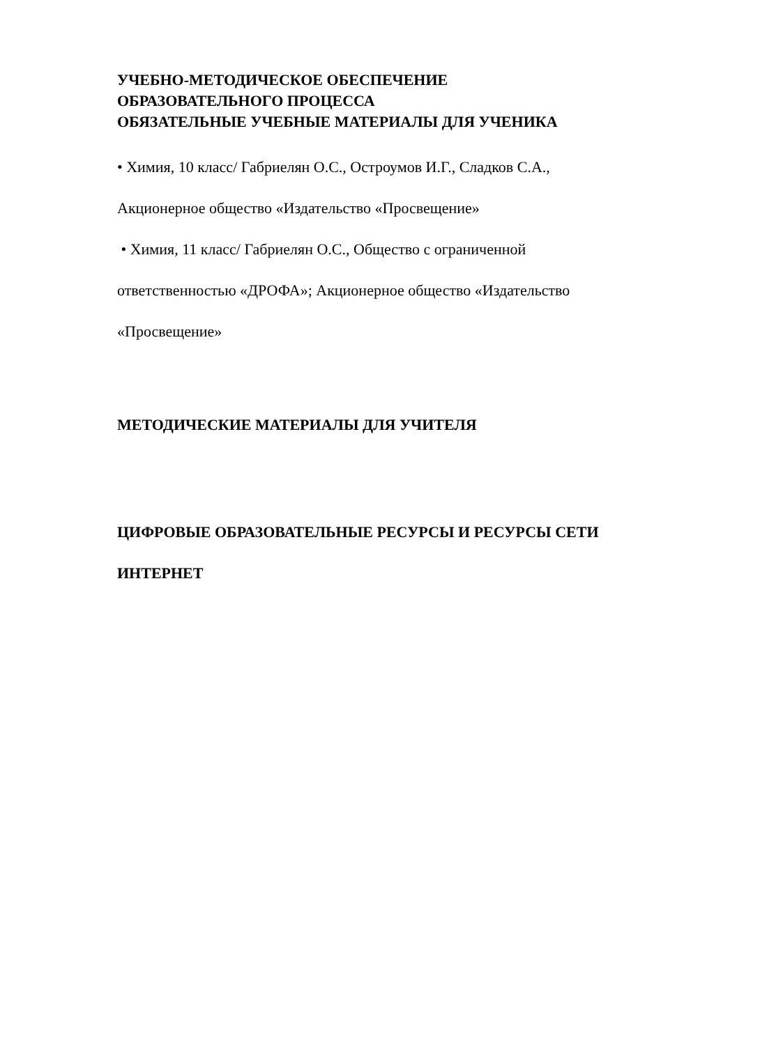УЧЕБНО-МЕТОДИЧЕСКОЕ ОБЕСПЕЧЕНИЕ
ОБРАЗОВАТЕЛЬНОГО ПРОЦЕССА
ОБЯЗАТЕЛЬНЫЕ УЧЕБНЫЕ МАТЕРИАЛЫ ДЛЯ УЧЕНИКА
• Химия, 10 класс/ Габриелян О.С., Остроумов И.Г., Сладков С.А.,
Акционерное общество «Издательство «Просвещение»
• Химия, 11 класс/ Габриелян О.С., Общество с ограниченной
ответственностью «ДРОФА»; Акционерное общество «Издательство
«Просвещение»
МЕТОДИЧЕСКИЕ МАТЕРИАЛЫ ДЛЯ УЧИТЕЛЯ
ЦИФРОВЫЕ ОБРАЗОВАТЕЛЬНЫЕ РЕСУРСЫ И РЕСУРСЫ СЕТИ
ИНТЕРНЕТ